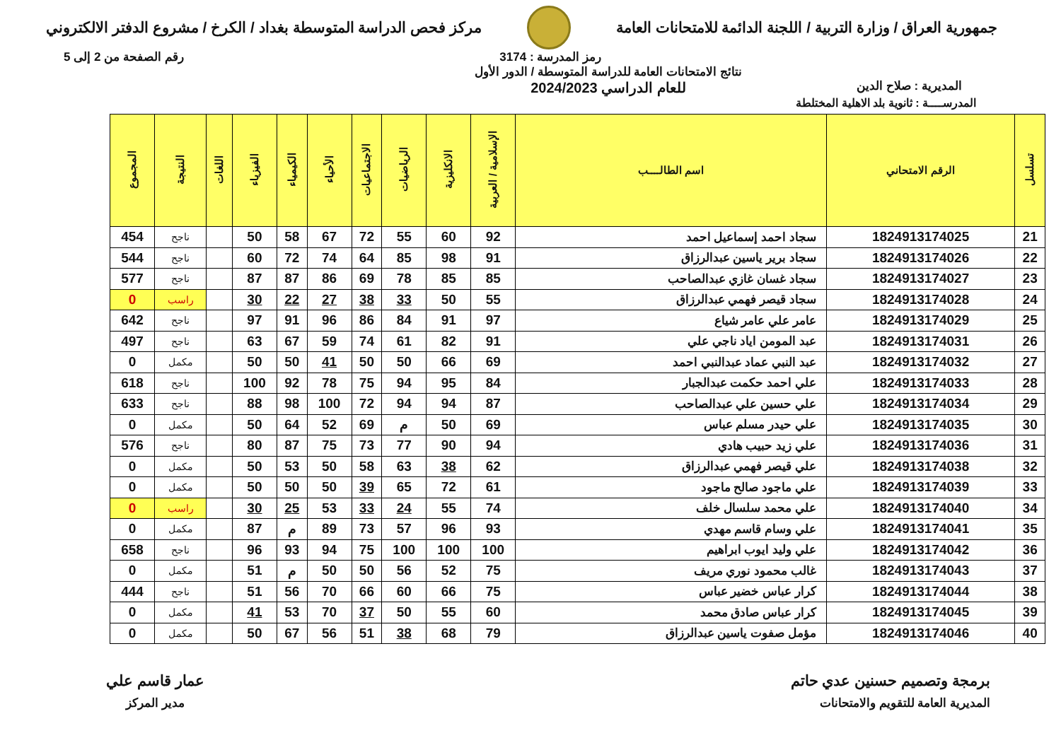جمهورية العراق / وزارة التربية / اللجنة الدائمة للامتحانات العامة
مركز فحص الدراسة المتوسطة بغداد / الكرخ / مشروع الدفتر الالكتروني
رمز المدرسة : 3174 رقم الصفحة من 2 إلى 5
المديرية : صلاح الدين
نتائج الامتحانات العامة للدراسة المتوسطة / الدور الأول
للعام الدراسي 2024/2023
المدرســــة : ثانوية بلد الاهلية المختلطة
| تسلسل | الرقم الامتحاني | اسم الطالــــب | الإسلامية / العربية | الانكليزية | الرياضيات | الاجتماعيات | الأحياء | الكيمياء | الفيزياء | اللغات | النتيجة | المجموع |
| --- | --- | --- | --- | --- | --- | --- | --- | --- | --- | --- | --- | --- |
| 21 | 1824913174025 | سجاد احمد إسماعيل احمد | 92 | 60 | 55 | 72 | 67 | 58 | 50 | | ناجح | 454 |
| 22 | 1824913174026 | سجاد برير ياسين عبدالرزاق | 91 | 98 | 85 | 64 | 74 | 72 | 60 | | ناجح | 544 |
| 23 | 1824913174027 | سجاد غسان غازي عبدالصاحب | 85 | 85 | 78 | 69 | 86 | 87 | 87 | | ناجح | 577 |
| 24 | 1824913174028 | سجاد قيصر فهمي عبدالرزاق | 55 | 50 | 33 | 38 | 27 | 22 | 30 | | راسب | 0 |
| 25 | 1824913174029 | عامر علي عامر شياع | 97 | 91 | 84 | 86 | 96 | 91 | 97 | | ناجح | 642 |
| 26 | 1824913174031 | عبد المومن اياد ناجي علي | 91 | 82 | 61 | 74 | 59 | 67 | 63 | | ناجح | 497 |
| 27 | 1824913174032 | عبد النبي عماد عبدالنبي احمد | 69 | 66 | 50 | 50 | 41 | 50 | 50 | | مكمل | 0 |
| 28 | 1824913174033 | علي احمد حكمت عبدالجبار | 84 | 95 | 94 | 75 | 78 | 92 | 100 | | ناجح | 618 |
| 29 | 1824913174034 | علي حسين علي عبدالصاحب | 87 | 94 | 94 | 72 | 100 | 98 | 88 | | ناجح | 633 |
| 30 | 1824913174035 | علي حيدر مسلم عباس | 69 | 50 | م | 69 | 52 | 64 | 50 | | مكمل | 0 |
| 31 | 1824913174036 | علي زيد حبيب هادي | 94 | 90 | 77 | 73 | 75 | 87 | 80 | | ناجح | 576 |
| 32 | 1824913174038 | علي قيصر فهمي عبدالرزاق | 62 | 38 | 63 | 58 | 50 | 53 | 50 | | مكمل | 0 |
| 33 | 1824913174039 | علي ماجود صالح ماجود | 61 | 72 | 65 | 39 | 50 | 50 | 50 | | مكمل | 0 |
| 34 | 1824913174040 | علي محمد سلسال خلف | 74 | 55 | 24 | 33 | 53 | 25 | 30 | | راسب | 0 |
| 35 | 1824913174041 | علي وسام قاسم مهدي | 93 | 96 | 57 | 73 | 89 | م | 87 | | مكمل | 0 |
| 36 | 1824913174042 | علي وليد ايوب ابراهيم | 100 | 100 | 100 | 75 | 94 | 93 | 96 | | ناجح | 658 |
| 37 | 1824913174043 | غالب محمود نوري مريف | 75 | 52 | 56 | 50 | 50 | م | 51 | | مكمل | 0 |
| 38 | 1824913174044 | كرار عباس خضير عباس | 75 | 66 | 60 | 66 | 70 | 56 | 51 | | ناجح | 444 |
| 39 | 1824913174045 | كرار عباس صادق محمد | 60 | 55 | 50 | 37 | 70 | 53 | 41 | | مكمل | 0 |
| 40 | 1824913174046 | مؤمل صفوت ياسين عبدالرزاق | 79 | 68 | 38 | 51 | 56 | 67 | 50 | | مكمل | 0 |
برمجة وتصميم حسنين عدي حاتم
المديرية العامة للتقويم والامتحانات
عمار قاسم علي
مدير المركز